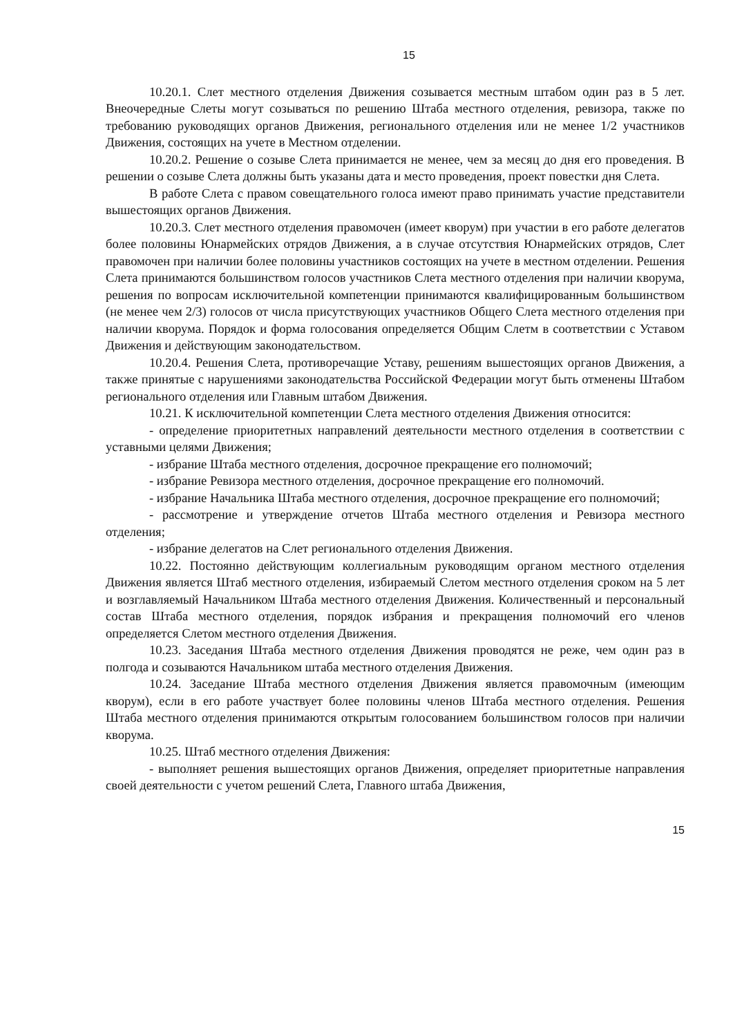15
10.20.1. Слет местного отделения Движения созывается местным штабом один раз в 5 лет. Внеочередные Слеты могут созываться по решению Штаба местного отделения, ревизора, также по требованию руководящих органов Движения, регионального отделения или не менее 1/2 участников Движения, состоящих на учете в Местном отделении.
10.20.2. Решение о созыве Слета принимается не менее, чем за месяц до дня его проведения. В решении о созыве Слета должны быть указаны дата и место проведения, проект повестки дня Слета.
В работе Слета с правом совещательного голоса имеют право принимать участие представители вышестоящих органов Движения.
10.20.3. Слет местного отделения правомочен (имеет кворум) при участии в его работе делегатов более половины Юнармейских отрядов Движения, а в случае отсутствия Юнармейских отрядов, Слет правомочен при наличии более половины участников состоящих на учете в местном отделении. Решения Слета принимаются большинством голосов участников Слета местного отделения при наличии кворума, решения по вопросам исключительной компетенции принимаются квалифицированным большинством (не менее чем 2/3) голосов от числа присутствующих участников Общего Слета местного отделения при наличии кворума. Порядок и форма голосования определяется Общим Слетм в соответствии с Уставом Движения и действующим законодательством.
10.20.4. Решения Слета, противоречащие Уставу, решениям вышестоящих органов Движения, а также принятые с нарушениями законодательства Российской Федерации могут быть отменены Штабом регионального отделения или Главным штабом Движения.
10.21. К исключительной компетенции Слета местного отделения Движения относится:
- определение приоритетных направлений деятельности местного отделения в соответствии с уставными целями Движения;
- избрание Штаба местного отделения, досрочное прекращение его полномочий;
- избрание Ревизора местного отделения, досрочное прекращение его полномочий.
- избрание Начальника Штаба местного отделения, досрочное прекращение его полномочий;
- рассмотрение и утверждение отчетов Штаба местного отделения и Ревизора местного отделения;
- избрание делегатов на Слет регионального отделения Движения.
10.22. Постоянно действующим коллегиальным руководящим органом местного отделения Движения является Штаб местного отделения, избираемый Слетом местного отделения сроком на 5 лет и возглавляемый Начальником Штаба местного отделения Движения. Количественный и персональный состав Штаба местного отделения, порядок избрания и прекращения полномочий его членов определяется Слетом местного отделения Движения.
10.23. Заседания Штаба местного отделения Движения проводятся не реже, чем один раз в полгода и созываются Начальником штаба местного отделения Движения.
10.24. Заседание Штаба местного отделения Движения является правомочным (имеющим кворум), если в его работе участвует более половины членов Штаба местного отделения. Решения Штаба местного отделения принимаются открытым голосованием большинством голосов при наличии кворума.
10.25. Штаб местного отделения Движения:
- выполняет решения вышестоящих органов Движения, определяет приоритетные направления своей деятельности с учетом решений Слета, Главного штаба Движения,
15